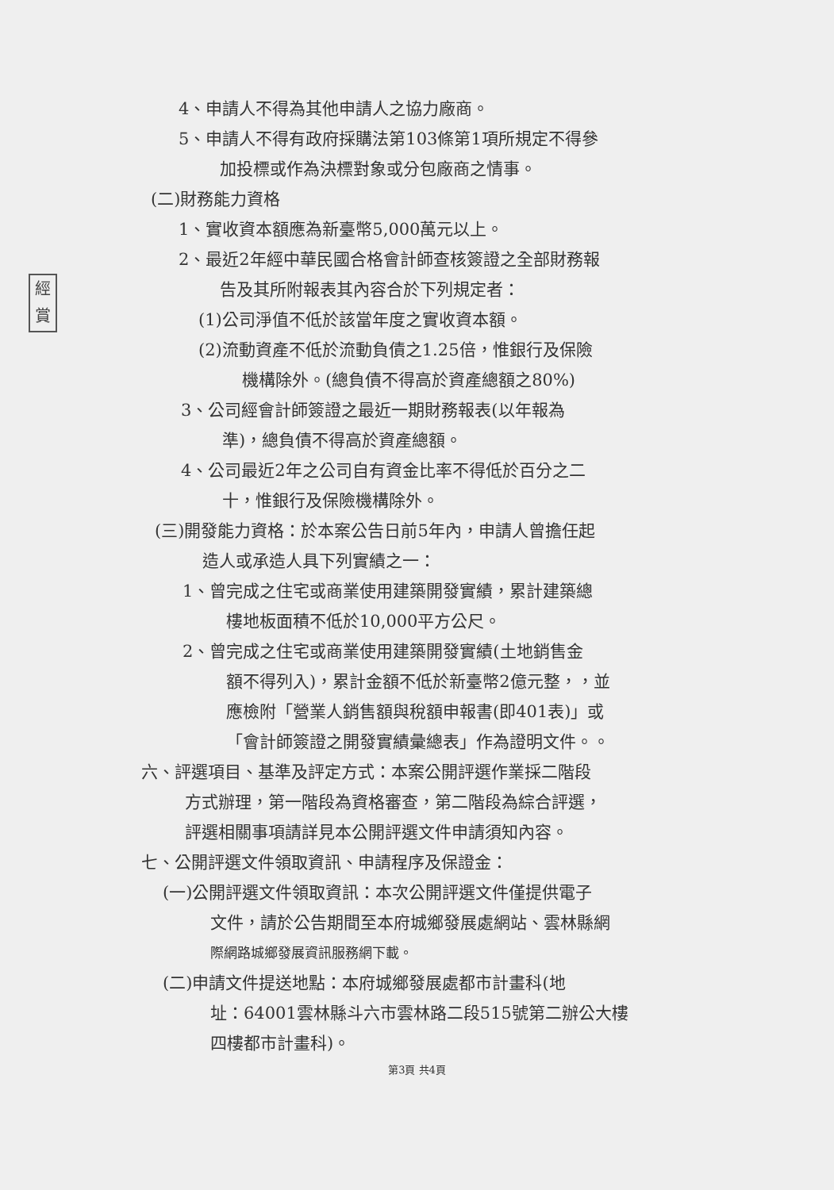經
賞
4、申請人不得為其他申請人之協力廠商。
5、申請人不得有政府採購法第103條第1項所規定不得參
加投標或作為決標對象或分包廠商之情事。
(二)財務能力資格
1、實收資本額應為新臺幣5,000萬元以上。
2、最近2年經中華民國合格會計師查核簽證之全部財務報
告及其所附報表其內容合於下列規定者：
(1)公司淨值不低於該當年度之實收資本額。
(2)流動資產不低於流動負債之1.25倍，惟銀行及保險
機構除外。(總負債不得高於資產總額之80%)
3、公司經會計師簽證之最近一期財務報表(以年報為
準)，總負債不得高於資產總額。
4、公司最近2年之公司自有資金比率不得低於百分之二
十，惟銀行及保險機構除外。
(三)開發能力資格：於本案公告日前5年內，申請人曾擔任起
造人或承造人具下列實績之一：
1、曾完成之住宅或商業使用建築開發實績，累計建築總
樓地板面積不低於10,000平方公尺。
2、曾完成之住宅或商業使用建築開發實績(土地銷售金
額不得列入)，累計金額不低於新臺幣2億元整，，並
應檢附「營業人銷售額與稅額申報書(即401表)」或
「會計師簽證之開發實績彙總表」作為證明文件。。
六、評選項目、基準及評定方式：本案公開評選作業採二階段
方式辦理，第一階段為資格審查，第二階段為綜合評選，
評選相關事項請詳見本公開評選文件申請須知內容。
七、公開評選文件領取資訊、申請程序及保證金：
(一)公開評選文件領取資訊：本次公開評選文件僅提供電子
文件，請於公告期間至本府城鄉發展處網站、雲林縣網
際網路城鄉發展資訊服務網下載。
(二)申請文件提送地點：本府城鄉發展處都市計畫科(地
址：64001雲林縣斗六市雲林路二段515號第二辦公大樓
四樓都市計畫科)。
第3頁 共4頁